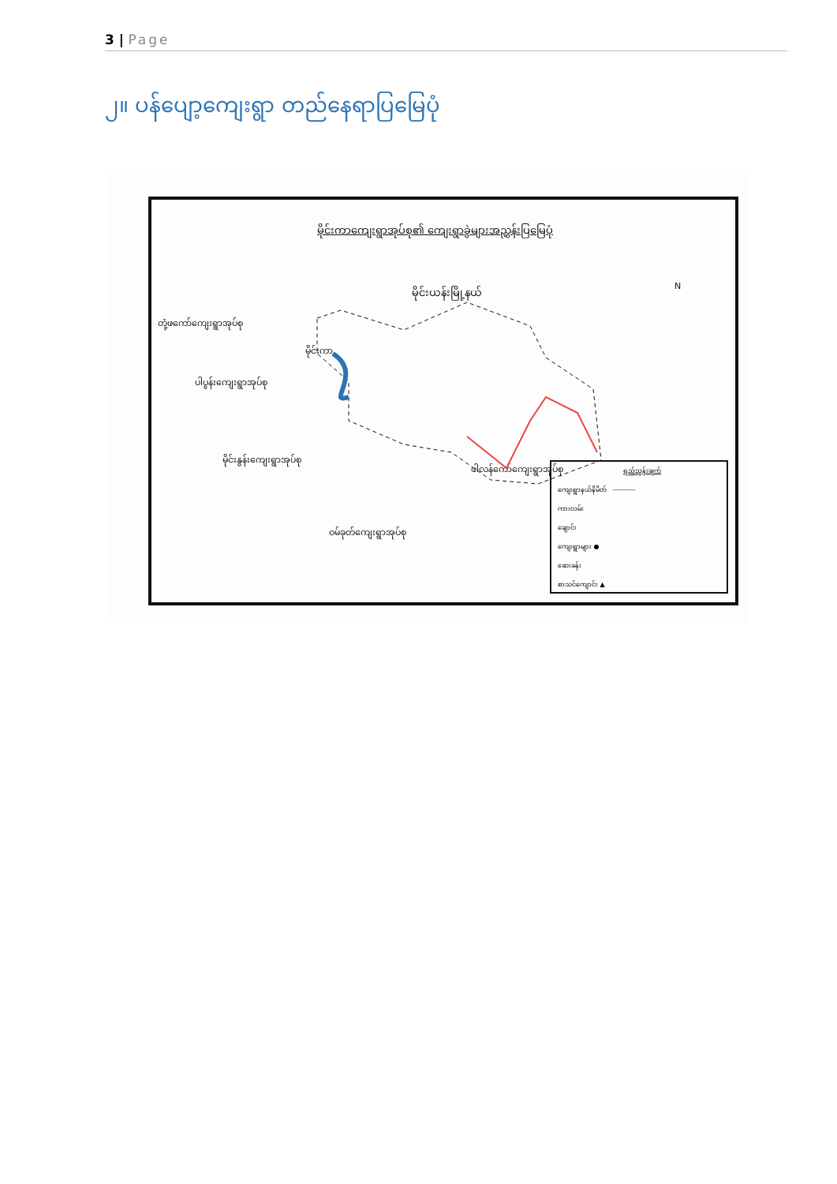3 | Page
၂။ ပန်ပျော့ကျေးရွာ တည်နေရာပြမြေပုံ
မိုင်းကာကျေးရွာအုပ်စု၏ ကျေးရွာခွဲများအညွှန်းပြမြေပုံ
မိုင်းယန်းမြို့နယ် N
တုံ့ဖကော်ကျေးရွာအုပ်စု
ပါပွန်းကျေးရွာအုပ်စု
မိုင်းနွန်းကျေးရွာအုပ်စု
ဖါလန်ကော်ကျေးရွာအုပ်စု
ဝမ်ခုတ်ကျေးရွာအုပ်စု
မိုင်းကာ
ရည်ညွှန်းချက်
ကျေးရွာနယ်နိမိတ် ----------
ကားလမ်း
ချောင်း
ကျေးရွာများ ●
ဆေးခန်း
စာသင်ကျောင်း ▲